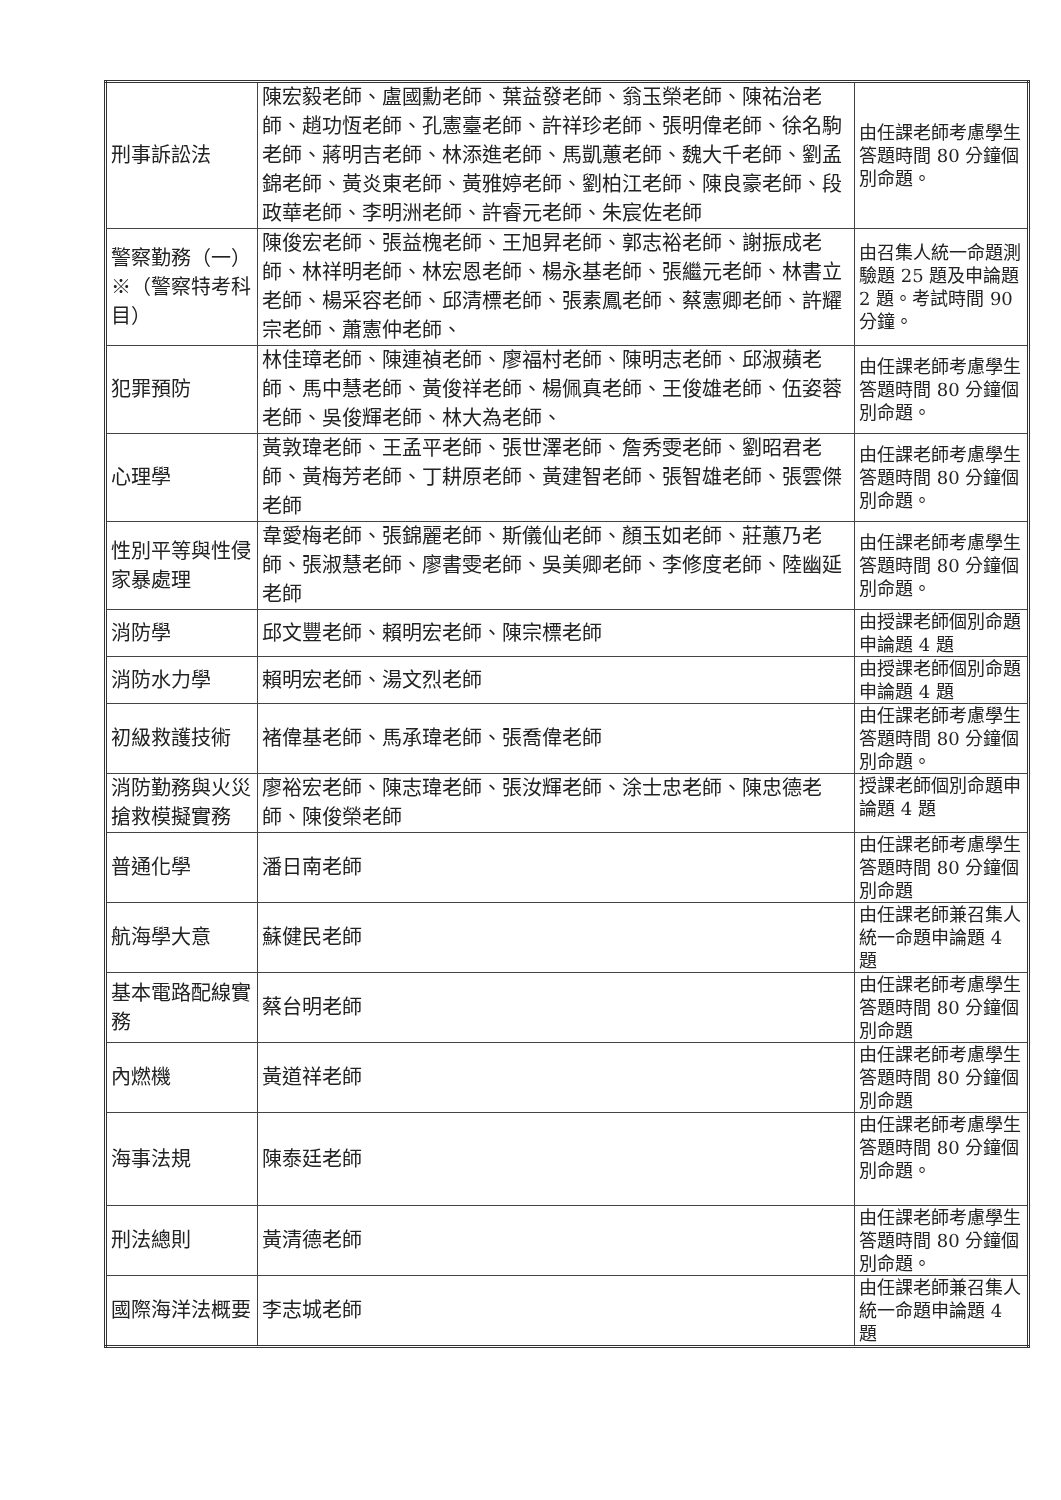| 刑事訴訟法 | 陳宏毅老師、盧國勳老師、葉益發老師、翁玉榮老師、陳祐治老師、趙功恆老師、孔憲臺老師、許祥珍老師、張明偉老師、徐名駒老師、蔣明吉老師、林添進老師、馬凱蕙老師、魏大千老師、劉孟錦老師、黃炎東老師、黃雅婷老師、劉柏江老師、陳良豪老師、段政華老師、李明洲老師、許睿元老師、朱宸佐老師 | 由任課老師考慮學生答題時間 80 分鐘個別命題。 |
| 警察勤務（一）※（警察特考科目） | 陳俊宏老師、張益槐老師、王旭昇老師、郭志裕老師、謝振成老師、林祥明老師、林宏恩老師、楊永基老師、張繼元老師、林書立老師、楊采容老師、邱清標老師、張素鳳老師、蔡憲卿老師、許耀宗老師、蕭憲仲老師、 | 由召集人統一命題測驗題 25 題及申論題 2 題。考試時間 90 分鐘。 |
| 犯罪預防 | 林佳璋老師、陳連禎老師、廖福村老師、陳明志老師、邱淑蘋老師、馬中慧老師、黃俊祥老師、楊佩真老師、王俊雄老師、伍姿蓉老師、吳俊輝老師、林大為老師、 | 由任課老師考慮學生答題時間 80 分鐘個別命題。 |
| 心理學 | 黃敦瑋老師、王孟平老師、張世澤老師、詹秀雯老師、劉昭君老師、黃梅芳老師、丁耕原老師、黃建智老師、張智雄老師、張雲傑老師 | 由任課老師考慮學生答題時間 80 分鐘個別命題。 |
| 性別平等與性侵家暴處理 | 韋愛梅老師、張錦麗老師、斯儀仙老師、顏玉如老師、莊蕙乃老師、張淑慧老師、廖書雯老師、吳美卿老師、李修度老師、陸幽延老師 | 由任課老師考慮學生答題時間 80 分鐘個別命題。 |
| 消防學 | 邱文豐老師、賴明宏老師、陳宗標老師 | 由授課老師個別命題申論題 4 題 |
| 消防水力學 | 賴明宏老師、湯文烈老師 | 由授課老師個別命題申論題 4 題 |
| 初級救護技術 | 褚偉基老師、馬承瑋老師、張喬偉老師 | 由任課老師考慮學生答題時間 80 分鐘個別命題。 |
| 消防勤務與火災搶救模擬實務 | 廖裕宏老師、陳志瑋老師、張汝輝老師、涂士忠老師、陳忠德老師、陳俊榮老師 | 授課老師個別命題申論題 4 題 |
| 普通化學 | 潘日南老師 | 由任課老師考慮學生答題時間 80 分鐘個別命題 |
| 航海學大意 | 蘇健民老師 | 由任課老師兼召集人統一命題申論題 4 題 |
| 基本電路配線實務 | 蔡台明老師 | 由任課老師考慮學生答題時間 80 分鐘個別命題 |
| 內燃機 | 黃道祥老師 | 由任課老師考慮學生答題時間 80 分鐘個別命題 |
| 海事法規 | 陳泰廷老師 | 由任課老師考慮學生答題時間 80 分鐘個別命題。 |
| 刑法總則 | 黃清德老師 | 由任課老師考慮學生答題時間 80 分鐘個別命題。 |
| 國際海洋法概要 | 李志城老師 | 由任課老師兼召集人統一命題申論題 4 題 |